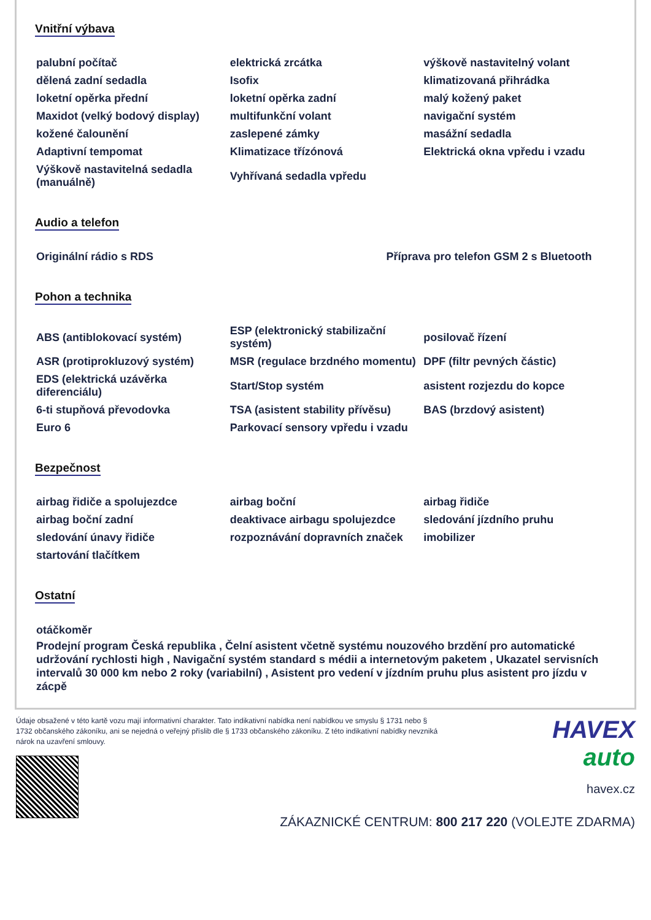Vnitřní výbava
| palubní počítač | elektrická zrcátka | výškově nastavitelný volant |
| dělená zadní sedadla | Isofix | klimatizovaná přihrádka |
| loketní opěrka přední | loketní opěrka zadní | malý kožený paket |
| Maxidot (velký bodový display) | multifunkční volant | navigační systém |
| kožené čalounění | zaslepené zámky | masážní sedadla |
| Adaptivní tempomat | Klimatizace třízónová | Elektrická okna vpředu i vzadu |
| Výškově nastavitelná sedadla (manuálně) | Vyhřívaná sedadla vpředu | |
Audio a telefon
| Originální rádio s RDS | Příprava pro telefon GSM 2 s Bluetooth |
Pohon a technika
| ABS (antiblokovací systém) | ESP (elektronický stabilizační systém) | posilovač řízení |
| ASR (protiprokluzový systém) | MSR (regulace brzdného momentu) | DPF (filtr pevných částic) |
| EDS (elektrická uzávěrka diferenciálu) | Start/Stop systém | asistent rozjezdu do kopce |
| 6-ti stupňová převodovka | TSA (asistent stability přívěsu) | BAS (brzdový asistent) |
| Euro 6 | Parkovací sensory vpředu i vzadu | |
Bezpečnost
| airbag řidiče a spolujezdce | airbag boční | airbag řidiče |
| airbag boční zadní | deaktivace airbagu spolujezdce | sledování jízdního pruhu |
| sledování únavy řidiče | rozpoznávání dopravních značek | imobilizer |
| startování tlačítkem | | |
Ostatní
otáčkoměr
Prodejní program Česká republika , Čelní asistent včetně systému nouzového brzdění pro automatické udržování rychlosti high , Navigační systém standard s médii a internetovým paketem , Ukazatel servisních intervalů 30 000 km nebo 2 roky (variabilní) , Asistent pro vedení v jízdním pruhu plus asistent pro jízdu v zácpě
Údaje obsažené v této kartě vozu mají informativní charakter. Tato indikativní nabídka není nabídkou ve smyslu § 1731 nebo § 1732 občanského zákoníku, ani se nejedná o veřejný příslib dle § 1733 občanského zákoníku. Z této indikativní nabídky nevzniká nárok na uzavření smlouvy.
HAVEX
auto
havex.cz
ZÁKAZNICKÉ CENTRUM: 800 217 220 (VOLEJTE ZDARMA)